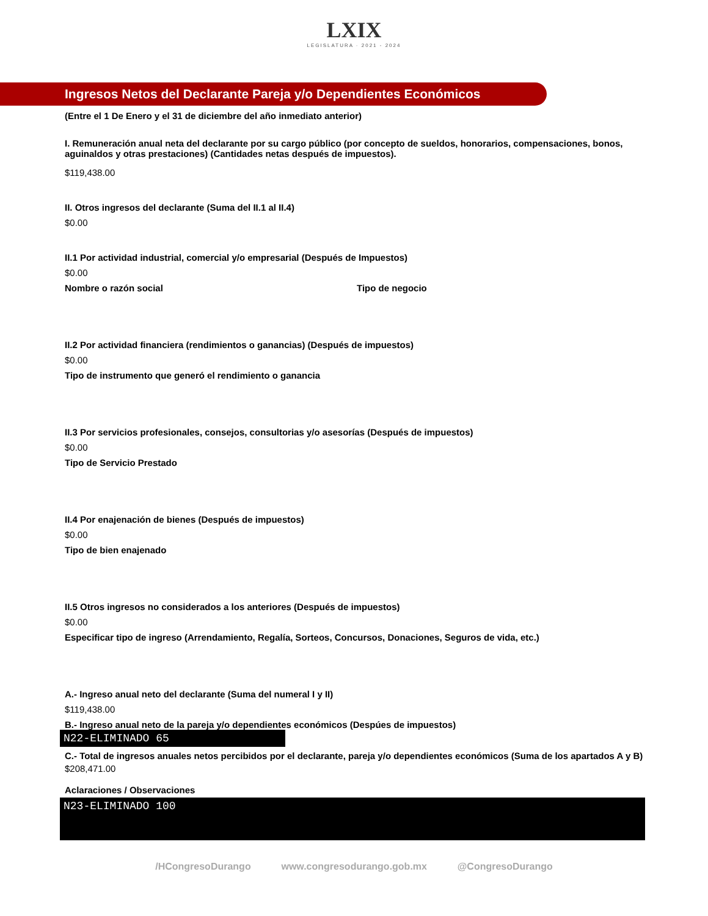LXIX
LEGISLATURA · 2021 - 2024
Ingresos Netos del Declarante Pareja y/o Dependientes Económicos
(Entre el 1 De Enero y el 31 de diciembre del año inmediato anterior)
I. Remuneración anual neta del declarante por su cargo público (por concepto de sueldos, honorarios, compensaciones, bonos, aguinaldos y otras prestaciones) (Cantidades netas después de impuestos).
$119,438.00
II. Otros ingresos del declarante (Suma del II.1 al II.4)
$0.00
II.1 Por actividad industrial, comercial y/o empresarial (Después de Impuestos)
$0.00
Nombre o razón social Tipo de negocio
II.2 Por actividad financiera (rendimientos o ganancias) (Después de impuestos)
$0.00
Tipo de instrumento que generó el rendimiento o ganancia
II.3 Por servicios profesionales, consejos, consultorias y/o asesorías (Después de impuestos)
$0.00
Tipo de Servicio Prestado
II.4 Por enajenación de bienes (Después de impuestos)
$0.00
Tipo de bien enajenado
II.5 Otros ingresos no considerados a los anteriores (Después de impuestos)
$0.00
Especificar tipo de ingreso (Arrendamiento, Regalía, Sorteos, Concursos, Donaciones, Seguros de vida, etc.)
A.- Ingreso anual neto del declarante (Suma del numeral I y II)
$119,438.00
B.- Ingreso anual neto de la pareja y/o dependientes económicos (Despúes de impuestos)
N22-ELIMINADO 65
C.- Total de ingresos anuales netos percibidos por el declarante, pareja y/o dependientes económicos (Suma de los apartados A y B)
$208,471.00
Aclaraciones / Observaciones
N23-ELIMINADO 100
/HCongresoDurango www.congresodurango.gob.mx @CongresoDurango